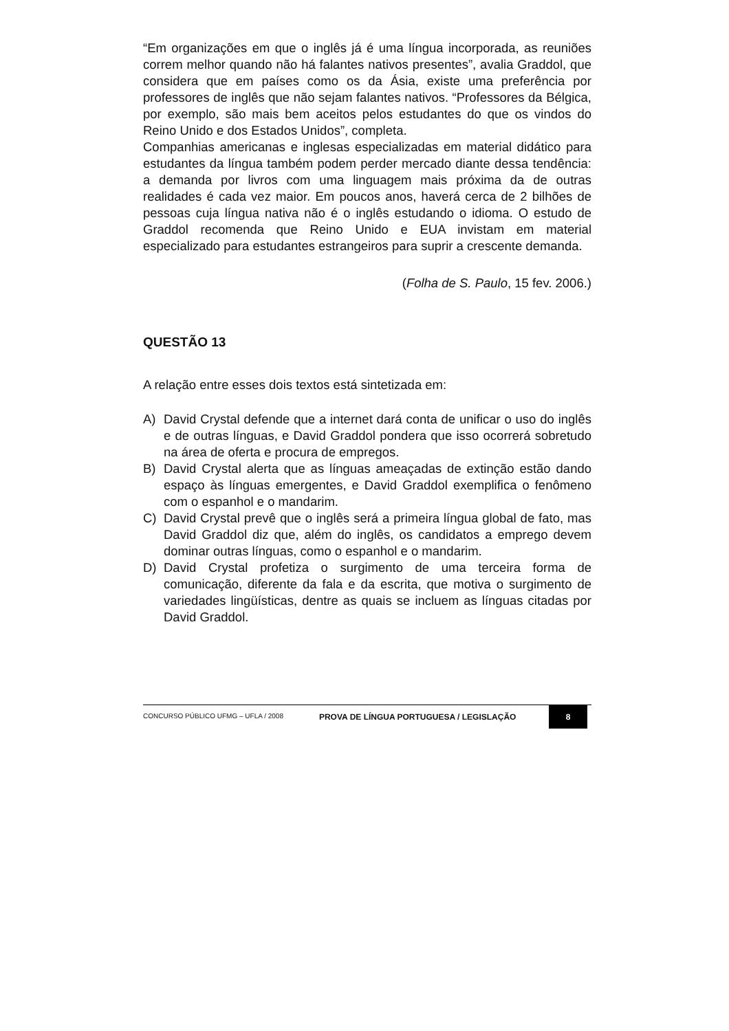“Em organizações em que o inglês já é uma língua incorporada, as reuniões correm melhor quando não há falantes nativos presentes”, avalia Graddol, que considera que em países como os da Ásia, existe uma preferência por professores de inglês que não sejam falantes nativos. “Professores da Bélgica, por exemplo, são mais bem aceitos pelos estudantes do que os vindos do Reino Unido e dos Estados Unidos”, completa.
Companhias americanas e inglesas especializadas em material didático para estudantes da língua também podem perder mercado diante dessa tendência: a demanda por livros com uma linguagem mais próxima da de outras realidades é cada vez maior. Em poucos anos, haverá cerca de 2 bilhões de pessoas cuja língua nativa não é o inglês estudando o idioma. O estudo de Graddol recomenda que Reino Unido e EUA invistam em material especializado para estudantes estrangeiros para suprir a crescente demanda.
(Folha de S. Paulo, 15 fev. 2006.)
QUESTÃO 13
A relação entre esses dois textos está sintetizada em:
A) David Crystal defende que a internet dará conta de unificar o uso do inglês e de outras línguas, e David Graddol pondera que isso ocorrerá sobretudo na área de oferta e procura de empregos.
B) David Crystal alerta que as línguas ameaçadas de extinção estão dando espaço às línguas emergentes, e David Graddol exemplifica o fenômeno com o espanhol e o mandarim.
C) David Crystal prevê que o inglês será a primeira língua global de fato, mas David Graddol diz que, além do inglês, os candidatos a emprego devem dominar outras línguas, como o espanhol e o mandarim.
D) David Crystal profetiza o surgimento de uma terceira forma de comunicação, diferente da fala e da escrita, que motiva o surgimento de variedades lingüísticas, dentre as quais se incluem as línguas citadas por David Graddol.
CONCURSO PÚBLICO UFMG – UFLA / 2008 PROVA DE LÍNGUA PORTUGUESA / LEGISLAÇÃO 8